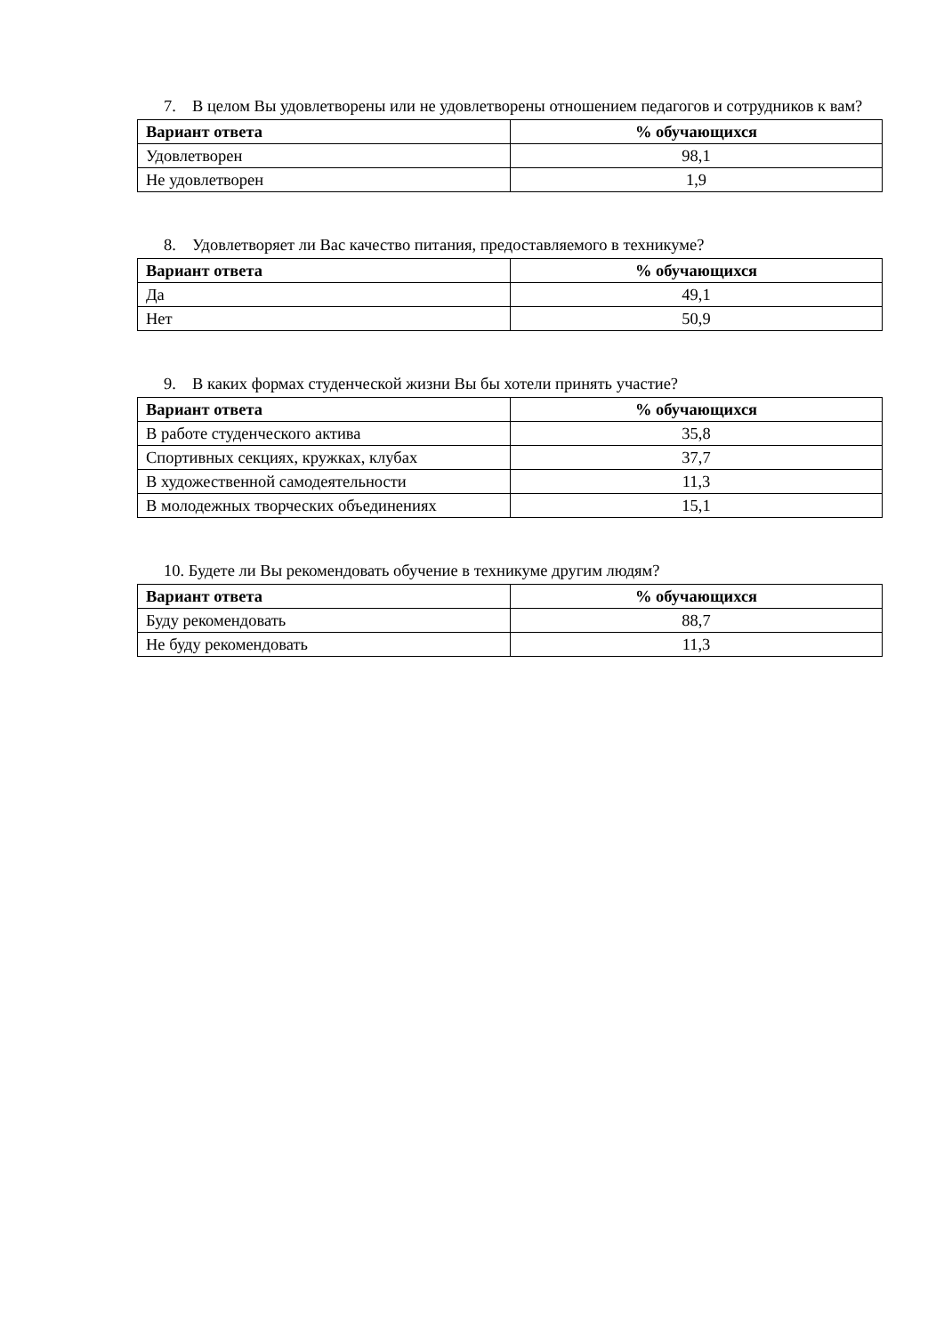7. В целом Вы удовлетворены или не удовлетворены отношением педагогов и сотрудников к вам?
| Вариант ответа | % обучающихся |
| --- | --- |
| Удовлетворен | 98,1 |
| Не удовлетворен | 1,9 |
8. Удовлетворяет ли Вас качество питания, предоставляемого в техникуме?
| Вариант ответа | % обучающихся |
| --- | --- |
| Да | 49,1 |
| Нет | 50,9 |
9. В каких формах студенческой жизни Вы бы хотели принять участие?
| Вариант ответа | % обучающихся |
| --- | --- |
| В работе студенческого актива | 35,8 |
| Спортивных секциях, кружках, клубах | 37,7 |
| В художественной самодеятельности | 11,3 |
| В молодежных творческих объединениях | 15,1 |
10. Будете ли Вы рекомендовать обучение в техникуме другим людям?
| Вариант ответа | % обучающихся |
| --- | --- |
| Буду рекомендовать | 88,7 |
| Не буду рекомендовать | 11,3 |